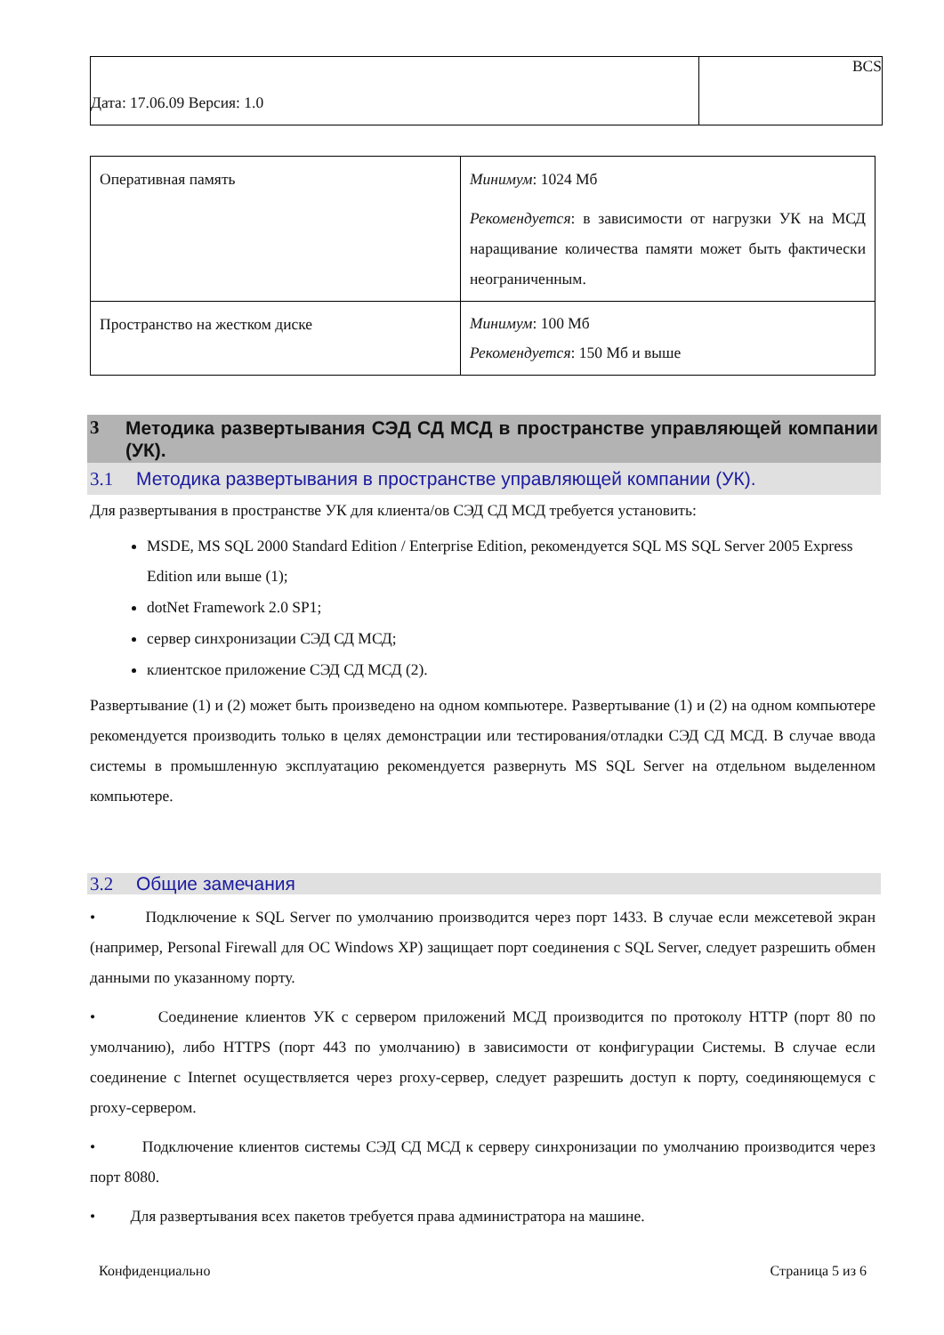| Дата: 17.06.09 Версия: 1.0 | BCS |
| Оперативная память | Минимум : 1024 Мб Рекомендуется : в зависимости от нагрузки УК на МСД наращивание количества памяти может быть фактически неограниченным. |
| Пространство на жестком диске | Минимум : 100 Мб Рекомендуется : 150 Мб и выше |
3 Методика развертывания СЭД СД МСД в пространстве управляющей компании (УК).
3.1 Методика развертывания в пространстве управляющей компании (УК).
Для развертывания в пространстве УК для клиента/ов СЭД СД МСД требуется установить:
MSDE, MS SQL 2000 Standard Edition / Enterprise Edition, рекомендуется SQL MS SQL Server 2005 Express Edition или выше (1);
dotNet Framework 2.0 SP1;
сервер синхронизации СЭД СД МСД;
клиентское приложение СЭД СД МСД (2).
Развертывание (1) и (2) может быть произведено на одном компьютере. Развертывание (1) и (2) на одном компьютере рекомендуется производить только в целях демонстрации или тестирования/отладки СЭД СД МСД. В случае ввода системы в промышленную эксплуатацию рекомендуется развернуть MS SQL Server на отдельном выделенном компьютере.
3.2 Общие замечания
• Подключение к SQL Server по умолчанию производится через порт 1433. В случае если межсетевой экран (например, Personal Firewall для ОС Windows XP) защищает порт соединения с SQL Server, следует разрешить обмен данными по указанному порту.
• Соединение клиентов УК с сервером приложений МСД производится по протоколу HTTP (порт 80 по умолчанию), либо HTTPS (порт 443 по умолчанию) в зависимости от конфигурации Системы. В случае если соединение с Internet осуществляется через proxy-сервер, следует разрешить доступ к порту, соединяющемуся с proxy-сервером.
• Подключение клиентов системы СЭД СД МСД к серверу синхронизации по умолчанию производится через порт 8080.
• Для развертывания всех пакетов требуется права администратора на машине.
Конфиденциально Страница 5 из 6